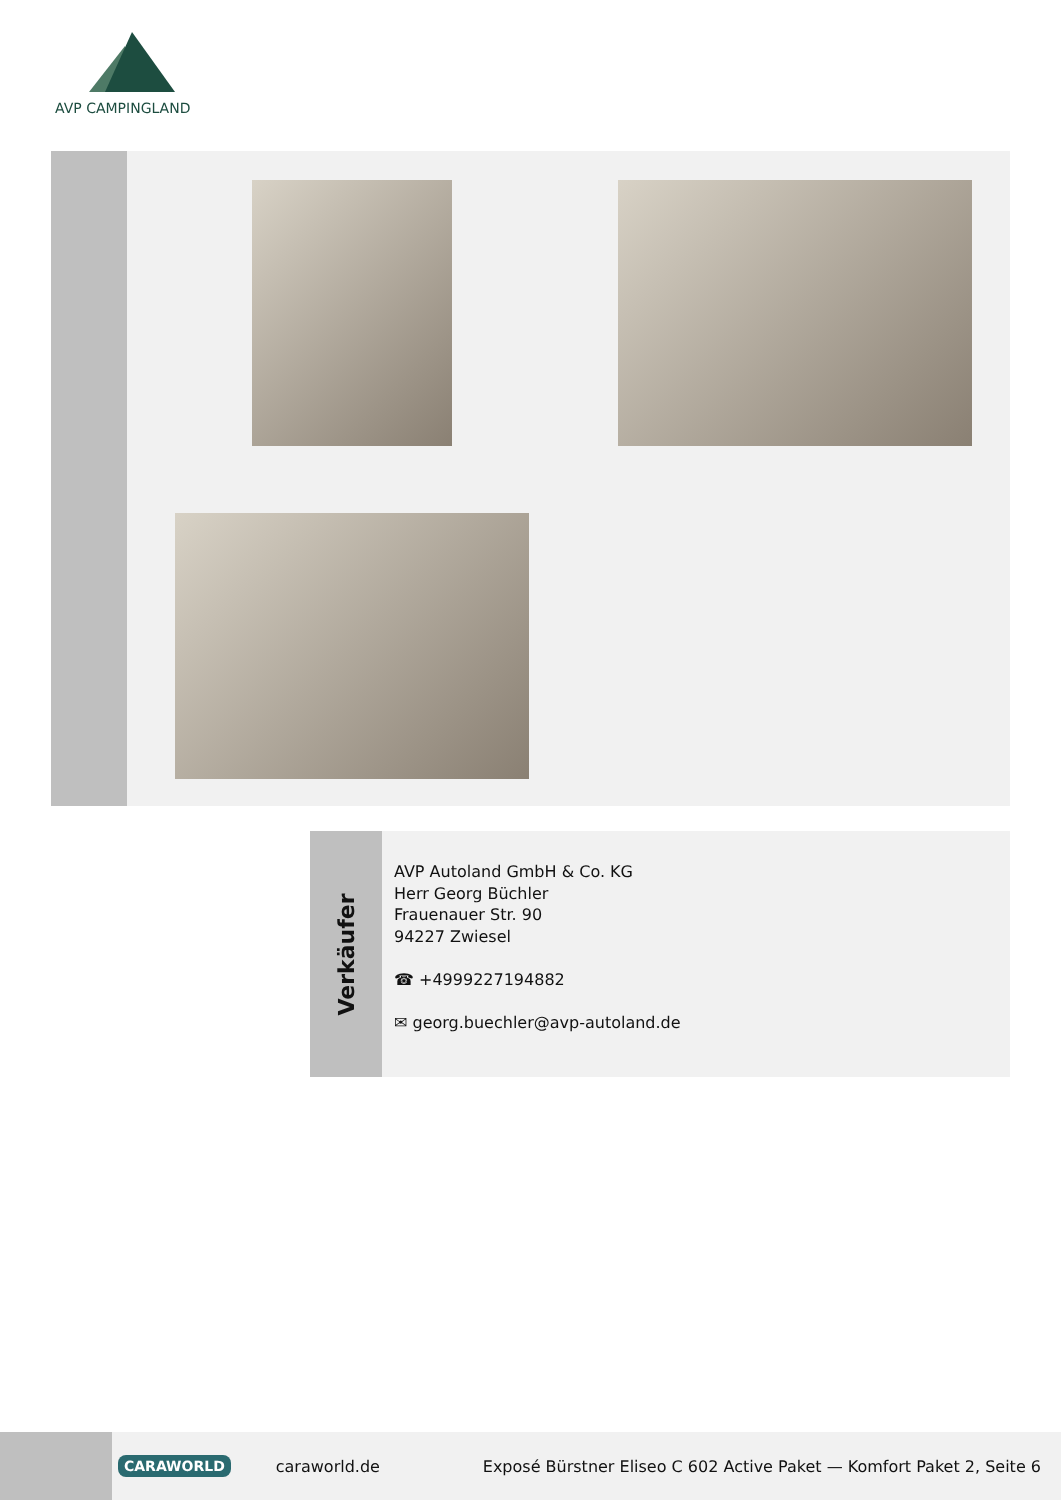AVP CAMPINGLAND
Verkäufer
AVP Autoland GmbH & Co. KG
Herr Georg Büchler
Frauenauer Str. 90
94227 Zwiesel
☎ +4999227194882
✉ georg.buechler@avp-autoland.de
CARAWORLD caraworld.de Exposé Bürstner Eliseo C 602 Active Paket — Komfort Paket 2, Seite 6